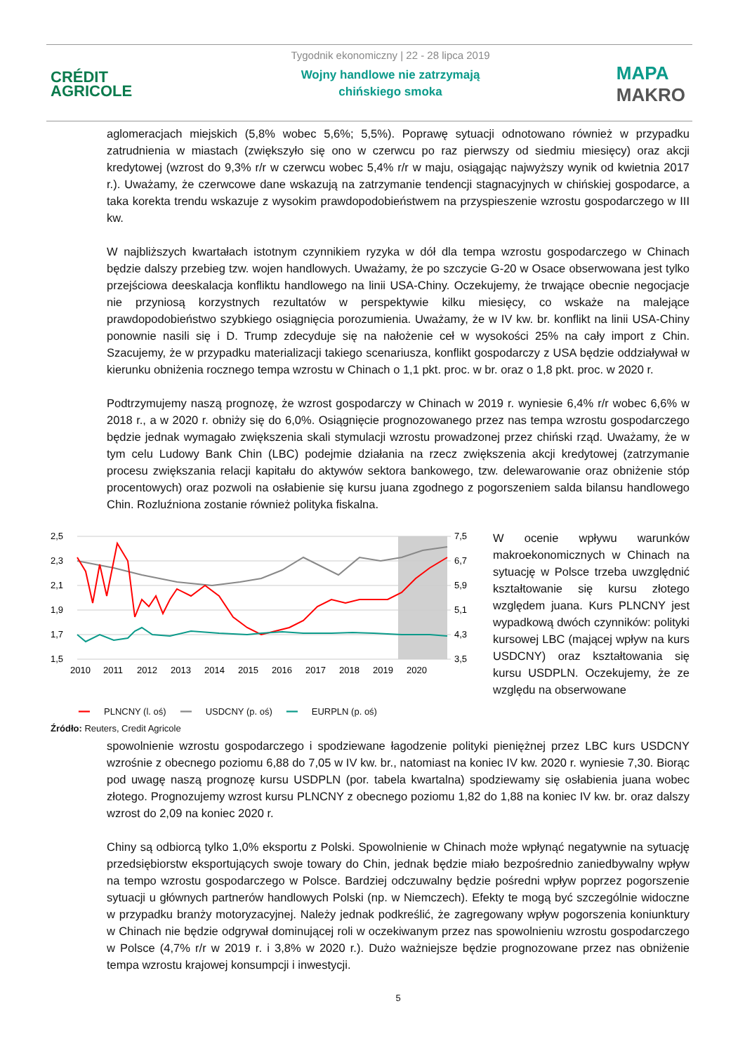CRÉDIT
AGRICOLE
Tygodnik ekonomiczny | 22 - 28 lipca 2019
Wojny handlowe nie zatrzymają
chińskiego smoka
MAPA
MAKRO
aglomeracjach miejskich (5,8% wobec 5,6%; 5,5%). Poprawę sytuacji odnotowano również w przypadku zatrudnienia w miastach (zwiększyło się ono w czerwcu po raz pierwszy od siedmiu miesięcy) oraz akcji kredytowej (wzrost do 9,3% r/r w czerwcu wobec 5,4% r/r w maju, osiągając najwyższy wynik od kwietnia 2017 r.). Uważamy, że czerwcowe dane wskazują na zatrzymanie tendencji stagnacyjnych w chińskiej gospodarce, a taka korekta trendu wskazuje z wysokim prawdopodobieństwem na przyspieszenie wzrostu gospodarczego w III kw.
W najbliższych kwartałach istotnym czynnikiem ryzyka w dół dla tempa wzrostu gospodarczego w Chinach będzie dalszy przebieg tzw. wojen handlowych. Uważamy, że po szczycie G-20 w Osace obserwowana jest tylko przejściowa deeskalacja konfliktu handlowego na linii USA-Chiny. Oczekujemy, że trwające obecnie negocjacje nie przyniosą korzystnych rezultatów w perspektywie kilku miesięcy, co wskaże na malejące prawdopodobieństwo szybkiego osiągnięcia porozumienia. Uważamy, że w IV kw. br. konflikt na linii USA-Chiny ponownie nasili się i D. Trump zdecyduje się na nałożenie ceł w wysokości 25% na cały import z Chin. Szacujemy, że w przypadku materializacji takiego scenariusza, konflikt gospodarczy z USA będzie oddziaływał w kierunku obniżenia rocznego tempa wzrostu w Chinach o 1,1 pkt. proc. w br. oraz o 1,8 pkt. proc. w 2020 r.
Podtrzymujemy naszą prognozę, że wzrost gospodarczy w Chinach w 2019 r. wyniesie 6,4% r/r wobec 6,6% w 2018 r., a w 2020 r. obniży się do 6,0%. Osiągnięcie prognozowanego przez nas tempa wzrostu gospodarczego będzie jednak wymagało zwiększenia skali stymulacji wzrostu prowadzonej przez chiński rząd. Uważamy, że w tym celu Ludowy Bank Chin (LBC) podejmie działania na rzecz zwiększenia akcji kredytowej (zatrzymanie procesu zwiększania relacji kapitału do aktywów sektora bankowego, tzw. delewarowanie oraz obniżenie stóp procentowych) oraz pozwoli na osłabienie się kursu juana zgodnego z pogorszeniem salda bilansu handlowego Chin. Rozluźniona zostanie również polityka fiskalna.
2,5
2,3
2,1
1,9
1,7
1,5
7,5
6,7
5,9
5,1
4,3
3,5
2010
2011
2012
2013
2014
2015
2016
2017
2018
2019
2020
━━ PLNCNY (l. oś) ━━ USDCNY (p. oś) ━━ EURPLN (p. oś)
Źródło: Reuters, Credit Agricole
W ocenie wpływu warunków makroekonomicznych w Chinach na sytuację w Polsce trzeba uwzględnić kształtowanie się kursu złotego względem juana. Kurs PLNCNY jest wypadkową dwóch czynników: polityki kursowej LBC (mającej wpływ na kurs USDCNY) oraz kształtowania się kursu USDPLN. Oczekujemy, że ze względu na obserwowane
spowolnienie wzrostu gospodarczego i spodziewane łagodzenie polityki pieniężnej przez LBC kurs USDCNY wzrośnie z obecnego poziomu 6,88 do 7,05 w IV kw. br., natomiast na koniec IV kw. 2020 r. wyniesie 7,30. Biorąc pod uwagę naszą prognozę kursu USDPLN (por. tabela kwartalna) spodziewamy się osłabienia juana wobec złotego. Prognozujemy wzrost kursu PLNCNY z obecnego poziomu 1,82 do 1,88 na koniec IV kw. br. oraz dalszy wzrost do 2,09 na koniec 2020 r.
Chiny są odbiorcą tylko 1,0% eksportu z Polski. Spowolnienie w Chinach może wpłynąć negatywnie na sytuację przedsiębiorstw eksportujących swoje towary do Chin, jednak będzie miało bezpośrednio zaniedbywalny wpływ na tempo wzrostu gospodarczego w Polsce. Bardziej odczuwalny będzie pośredni wpływ poprzez pogorszenie sytuacji u głównych partnerów handlowych Polski (np. w Niemczech). Efekty te mogą być szczególnie widoczne w przypadku branży motoryzacyjnej. Należy jednak podkreślić, że zagregowany wpływ pogorszenia koniunktury w Chinach nie będzie odgrywał dominującej roli w oczekiwanym przez nas spowolnieniu wzrostu gospodarczego w Polsce (4,7% r/r w 2019 r. i 3,8% w 2020 r.). Dużo ważniejsze będzie prognozowane przez nas obniżenie tempa wzrostu krajowej konsumpcji i inwestycji.
5